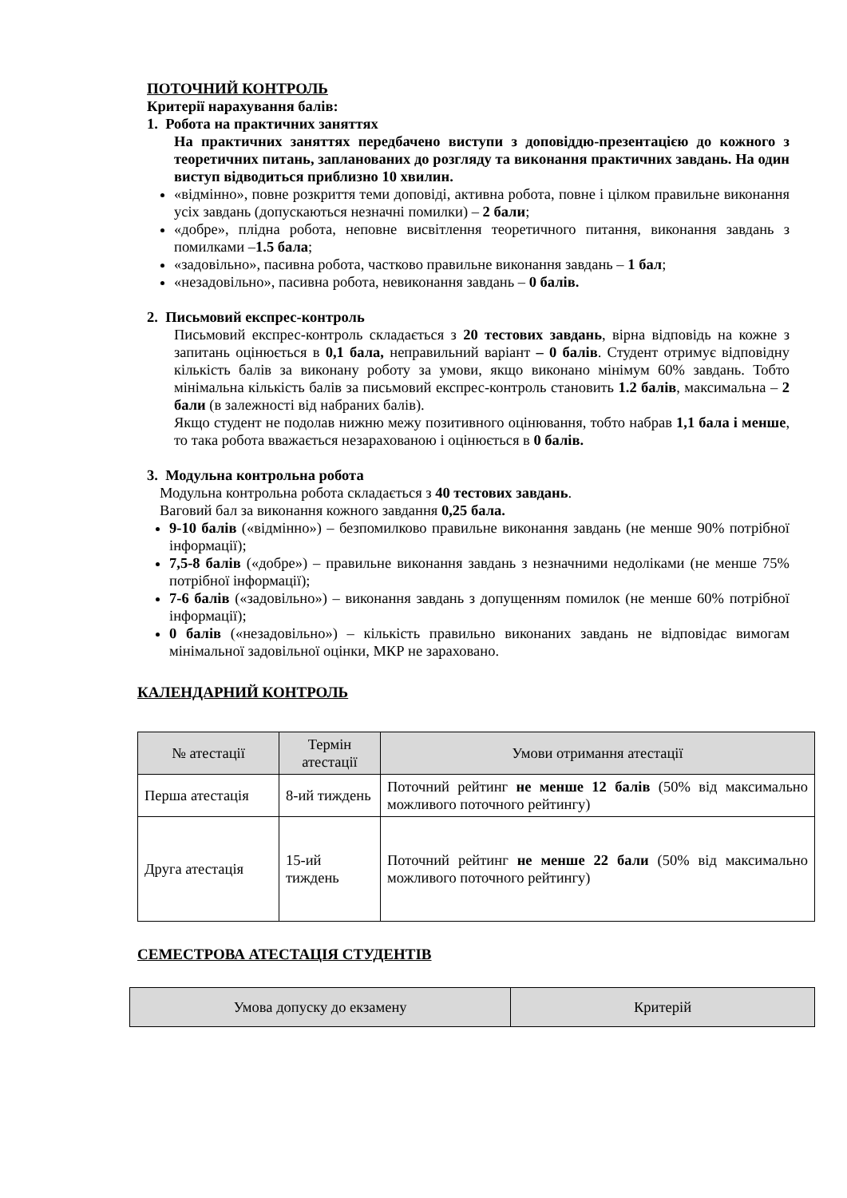ПОТОЧНИЙ КОНТРОЛЬ
Критерії нарахування балів:
1. Робота на практичних заняттях
На практичних заняттях передбачено виступи з доповіддю-презентацією до кожного з теоретичних питань, запланованих до розгляду та виконання практичних завдань. На один виступ відводиться приблизно 10 хвилин.
«відмінно», повне розкриття теми доповіді, активна робота, повне і цілком правильне виконання усіх завдань (допускаються незначні помилки) – 2 бали;
«добре», плідна робота, неповне висвітлення теоретичного питання, виконання завдань з помилками –1.5 бала;
«задовільно», пасивна робота, частково правильне виконання завдань – 1 бал;
«незадовільно», пасивна робота, невиконання завдань – 0 балів.
2. Письмовий експрес-контроль
Письмовий експрес-контроль складається з 20 тестових завдань, вірна відповідь на кожне з запитань оцінюється в 0,1 бала, неправильний варіант – 0 балів. Студент отримує відповідну кількість балів за виконану роботу за умови, якщо виконано мінімум 60% завдань. Тобто мінімальна кількість балів за письмовий експрес-контроль становить 1.2 балів, максимальна – 2 бали (в залежності від набраних балів).
Якщо студент не подолав нижню межу позитивного оцінювання, тобто набрав 1,1 бала і менше, то така робота вважається незарахованою і оцінюється в 0 балів.
3. Модульна контрольна робота
Модульна контрольна робота складається з 40 тестових завдань.
Ваговий бал за виконання кожного завдання 0,25 бала.
9-10 балів («відмінно») – безпомилково правильне виконання завдань (не менше 90% потрібної інформації);
7,5-8 балів («добре») – правильне виконання завдань з незначними недоліками (не менше 75% потрібної інформації);
7-6 балів («задовільно») – виконання завдань з допущенням помилок (не менше 60% потрібної інформації);
0 балів («незадовільно») – кількість правильно виконаних завдань не відповідає вимогам мінімальної задовільної оцінки, МКР не зараховано.
КАЛЕНДАРНИЙ КОНТРОЛЬ
| № атестації | Термін атестації | Умови отримання атестації |
| --- | --- | --- |
| Перша атестація | 8-ий тиждень | Поточний рейтинг не менше 12 балів (50% від максимально можливого поточного рейтингу) |
| Друга атестація | 15-ий тиждень | Поточний рейтинг не менше 22 бали (50% від максимально можливого поточного рейтингу) |
СЕМЕСТРОВА АТЕСТАЦІЯ СТУДЕНТІВ
| Умова допуску до екзамену | Критерій |
| --- | --- |